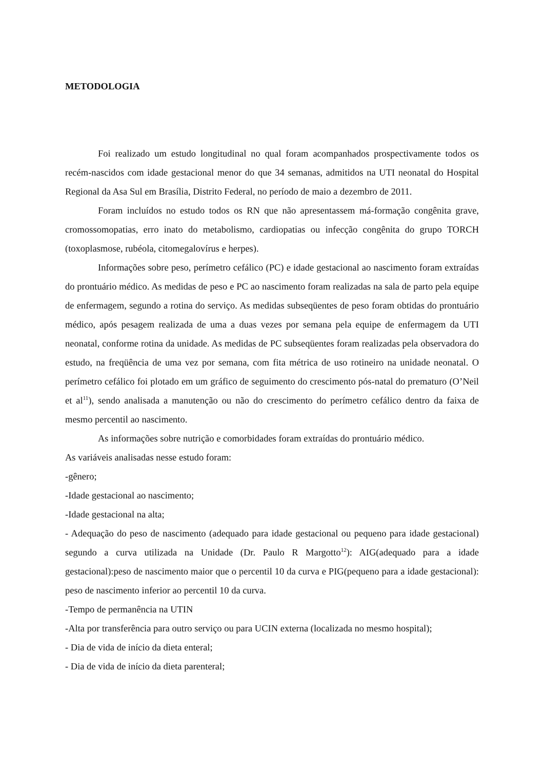METODOLOGIA
Foi realizado um estudo longitudinal no qual foram acompanhados prospectivamente todos os recém-nascidos com idade gestacional menor do que 34 semanas, admitidos na UTI neonatal do Hospital Regional da Asa Sul em Brasília, Distrito Federal, no período de maio a dezembro de 2011.
Foram incluídos no estudo todos os RN que não apresentassem má-formação congênita grave, cromossomopatias, erro inato do metabolismo, cardiopatias ou infecção congênita do grupo TORCH (toxoplasmose, rubéola, citomegalovírus e herpes).
Informações sobre peso, perímetro cefálico (PC) e idade gestacional ao nascimento foram extraídas do prontuário médico. As medidas de peso e PC ao nascimento foram realizadas na sala de parto pela equipe de enfermagem, segundo a rotina do serviço. As medidas subseqüentes de peso foram obtidas do prontuário médico, após pesagem realizada de uma a duas vezes por semana pela equipe de enfermagem da UTI neonatal, conforme rotina da unidade. As medidas de PC subseqüentes foram realizadas pela observadora do estudo, na freqüência de uma vez por semana, com fita métrica de uso rotineiro na unidade neonatal. O perímetro cefálico foi plotado em um gráfico de seguimento do crescimento pós-natal do prematuro (O’Neil et al<sup>11</sup>), sendo analisada a manutenção ou não do crescimento do perímetro cefálico dentro da faixa de mesmo percentil ao nascimento.
As informações sobre nutrição e comorbidades foram extraídas do prontuário médico.
As variáveis analisadas nesse estudo foram:
-gênero;
-Idade gestacional ao nascimento;
-Idade gestacional na alta;
- Adequação do peso de nascimento (adequado para idade gestacional ou pequeno para idade gestacional) segundo a curva utilizada na Unidade (Dr. Paulo R Margotto<sup>12</sup>): AIG(adequado para a idade gestacional):peso de nascimento maior que o percentil 10 da curva e PIG(pequeno para a idade gestacional): peso de nascimento inferior ao percentil 10 da curva.
-Tempo de permanência na UTIN
-Alta por transferência para outro serviço ou para UCIN externa (localizada no mesmo hospital);
- Dia de vida de início da dieta enteral;
- Dia de vida de início da dieta parenteral;